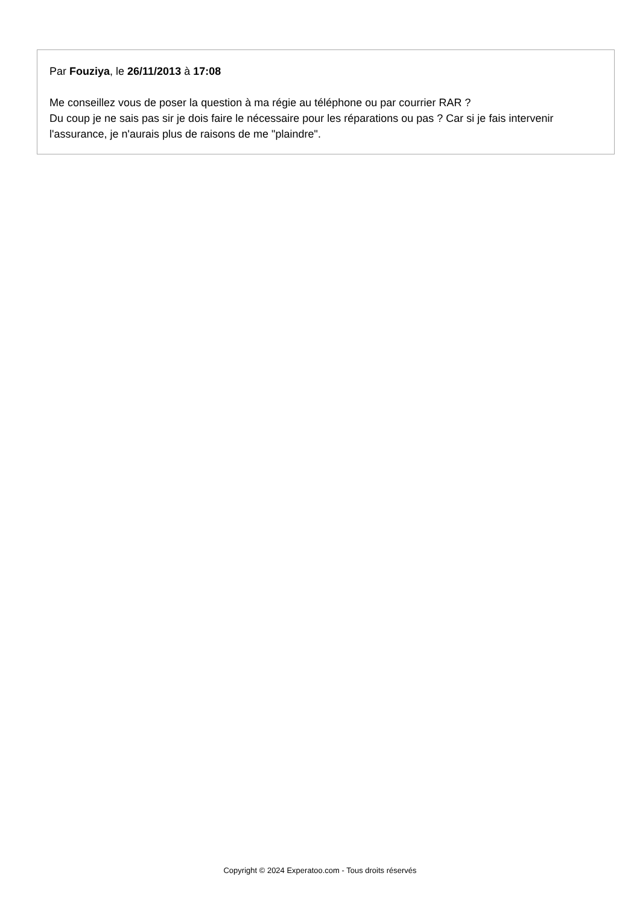Par Fouziya, le 26/11/2013 à 17:08
Me conseillez vous de poser la question à ma régie au téléphone ou par courrier RAR ?
Du coup je ne sais pas sir je dois faire le nécessaire pour les réparations ou pas ? Car si je fais intervenir l'assurance, je n'aurais plus de raisons de me "plaindre".
Copyright © 2024 Experatoo.com - Tous droits réservés